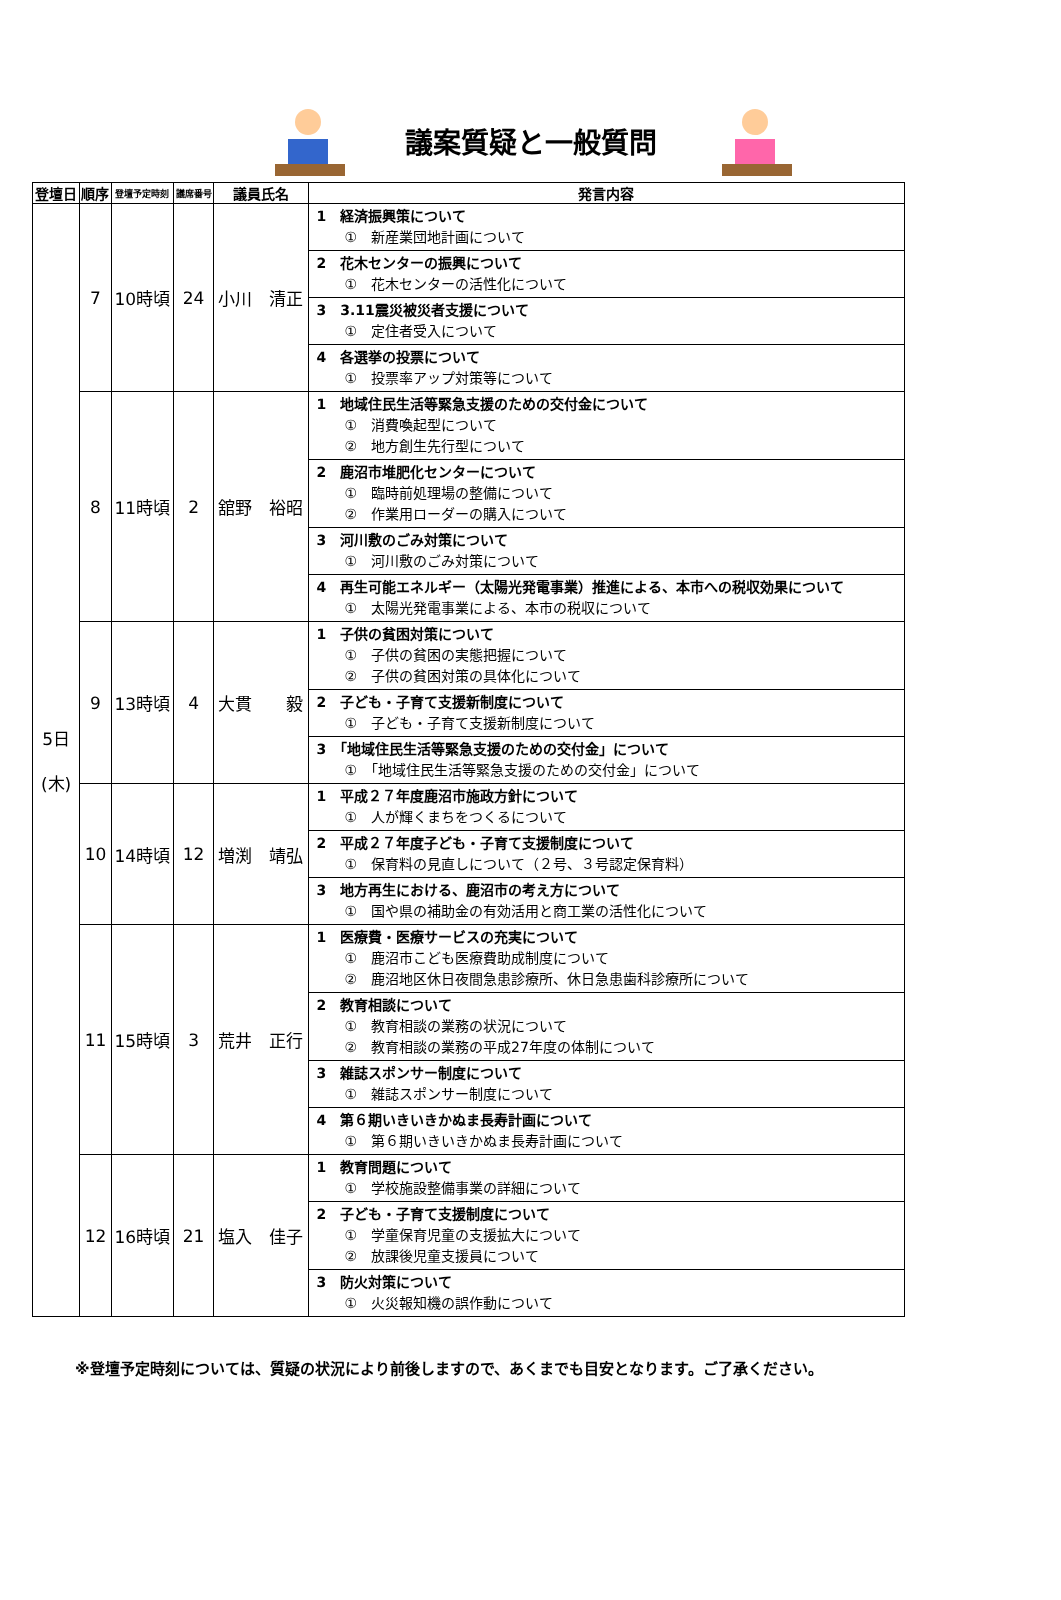議案質疑と一般質問
| 登壇日 | 順序 | 登壇予定時刻 | 議席番号 | 議員氏名 | 発言内容 |
| --- | --- | --- | --- | --- | --- |
| 5日 (木) | 7 | 10時頃 | 24 | 小川 清正 | 1 経済振興策について ① 新産業団地計画について |
| | | | | | 2 花木センターの振興について ① 花木センターの活性化について |
| | | | | | 3 3.11震災被災者支援について ① 定住者受入について |
| | | | | | 4 各選挙の投票について ① 投票率アップ対策等について |
| | 8 | 11時頃 | 2 | 舘野 裕昭 | 1 地域住民生活等緊急支援のための交付金について ① 消費喚起型について ② 地方創生先行型について |
| | | | | | 2 鹿沼市堆肥化センターについて ① 臨時前処理場の整備について ② 作業用ローダーの購入について |
| | | | | | 3 河川敷のごみ対策について ① 河川敷のごみ対策について |
| | | | | | 4 再生可能エネルギー（太陽光発電事業）推進による、本市への税収効果について ① 太陽光発電事業による、本市の税収について |
| | 9 | 13時頃 | 4 | 大貫 毅 | 1 子供の貧困対策について ① 子供の貧困の実態把握について ② 子供の貧困対策の具体化について |
| | | | | | 2 子ども・子育て支援新制度について ① 子ども・子育て支援新制度について |
| | | | | | 3 「地域住民生活等緊急支援のための交付金」について ① 「地域住民生活等緊急支援のための交付金」について |
| | 10 | 14時頃 | 12 | 増渕 靖弘 | 1 平成２７年度鹿沼市施政方針について ① 人が輝くまちをつくるについて |
| | | | | | 2 平成２７年度子ども・子育て支援制度について ① 保育料の見直しについて（２号、３号認定保育料） |
| | | | | | 3 地方再生における、鹿沼市の考え方について ① 国や県の補助金の有効活用と商工業の活性化について |
| | 11 | 15時頃 | 3 | 荒井 正行 | 1 医療費・医療サービスの充実について ① 鹿沼市こども医療費助成制度について ② 鹿沼地区休日夜間急患診療所、休日急患歯科診療所について |
| | | | | | 2 教育相談について ① 教育相談の業務の状況について ② 教育相談の業務の平成27年度の体制について |
| | | | | | 3 雑誌スポンサー制度について ① 雑誌スポンサー制度について |
| | | | | | 4 第６期いきいきかぬま長寿計画について ① 第６期いきいきかぬま長寿計画について |
| | 12 | 16時頃 | 21 | 塩入 佳子 | 1 教育問題について ① 学校施設整備事業の詳細について |
| | | | | | 2 子ども・子育て支援制度について ① 学童保育児童の支援拡大について ② 放課後児童支援員について |
| | | | | | 3 防火対策について ① 火災報知機の誤作動について |
※登壇予定時刻については、質疑の状況により前後しますので、あくまでも目安となります。ご了承ください。